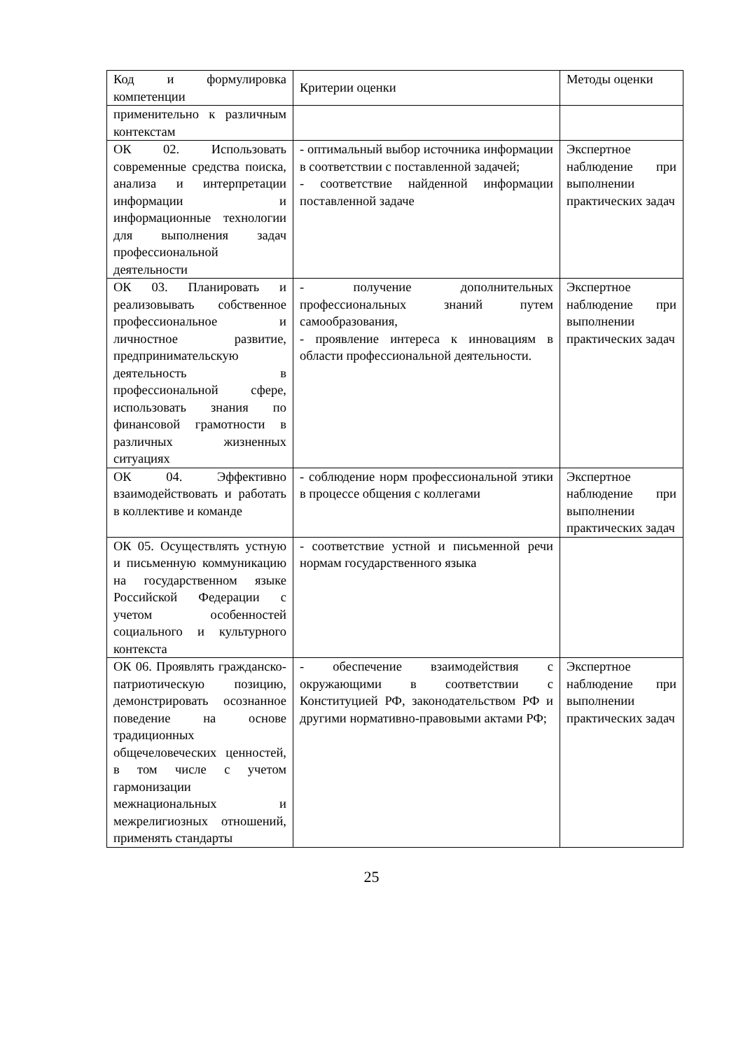| Код и формулировка компетенции | Критерии оценки | Методы оценки |
| применительно к различным контекстам | | |
| ОК 02. Использовать современные средства поиска, анализа и интерпретации информации и информационные технологии для выполнения задач профессиональной деятельности | - оптимальный выбор источника информации в соответствии с поставленной задачей; - соответствие найденной информации поставленной задаче | Экспертное наблюдение при выполнении практических задач |
| ОК 03. Планировать и реализовывать собственное профессиональное и личностное развитие, предпринимательскую деятельность в профессиональной сфере, использовать знания по финансовой грамотности в различных жизненных ситуациях | - получение дополнительных профессиональных знаний путем самообразования, - проявление интереса к инновациям в области профессиональной деятельности. | Экспертное наблюдение при выполнении практических задач |
| ОК 04. Эффективно взаимодействовать и работать в коллективе и команде | - соблюдение норм профессиональной этики в процессе общения с коллегами | Экспертное наблюдение при выполнении практических задач |
| ОК 05. Осуществлять устную и письменную коммуникацию на государственном языке Российской Федерации с учетом особенностей социального и культурного контекста | - соответствие устной и письменной речи нормам государственного языка | |
| ОК 06. Проявлять гражданско-патриотическую позицию, демонстрировать осознанное поведение на основе традиционных общечеловеческих ценностей, в том числе с учетом гармонизации межнациональных и межрелигиозных отношений, применять стандарты | - обеспечение взаимодействия с окружающими в соответствии с Конституцией РФ, законодательством РФ и другими нормативно-правовыми актами РФ; | Экспертное наблюдение при выполнении практических задач |
25